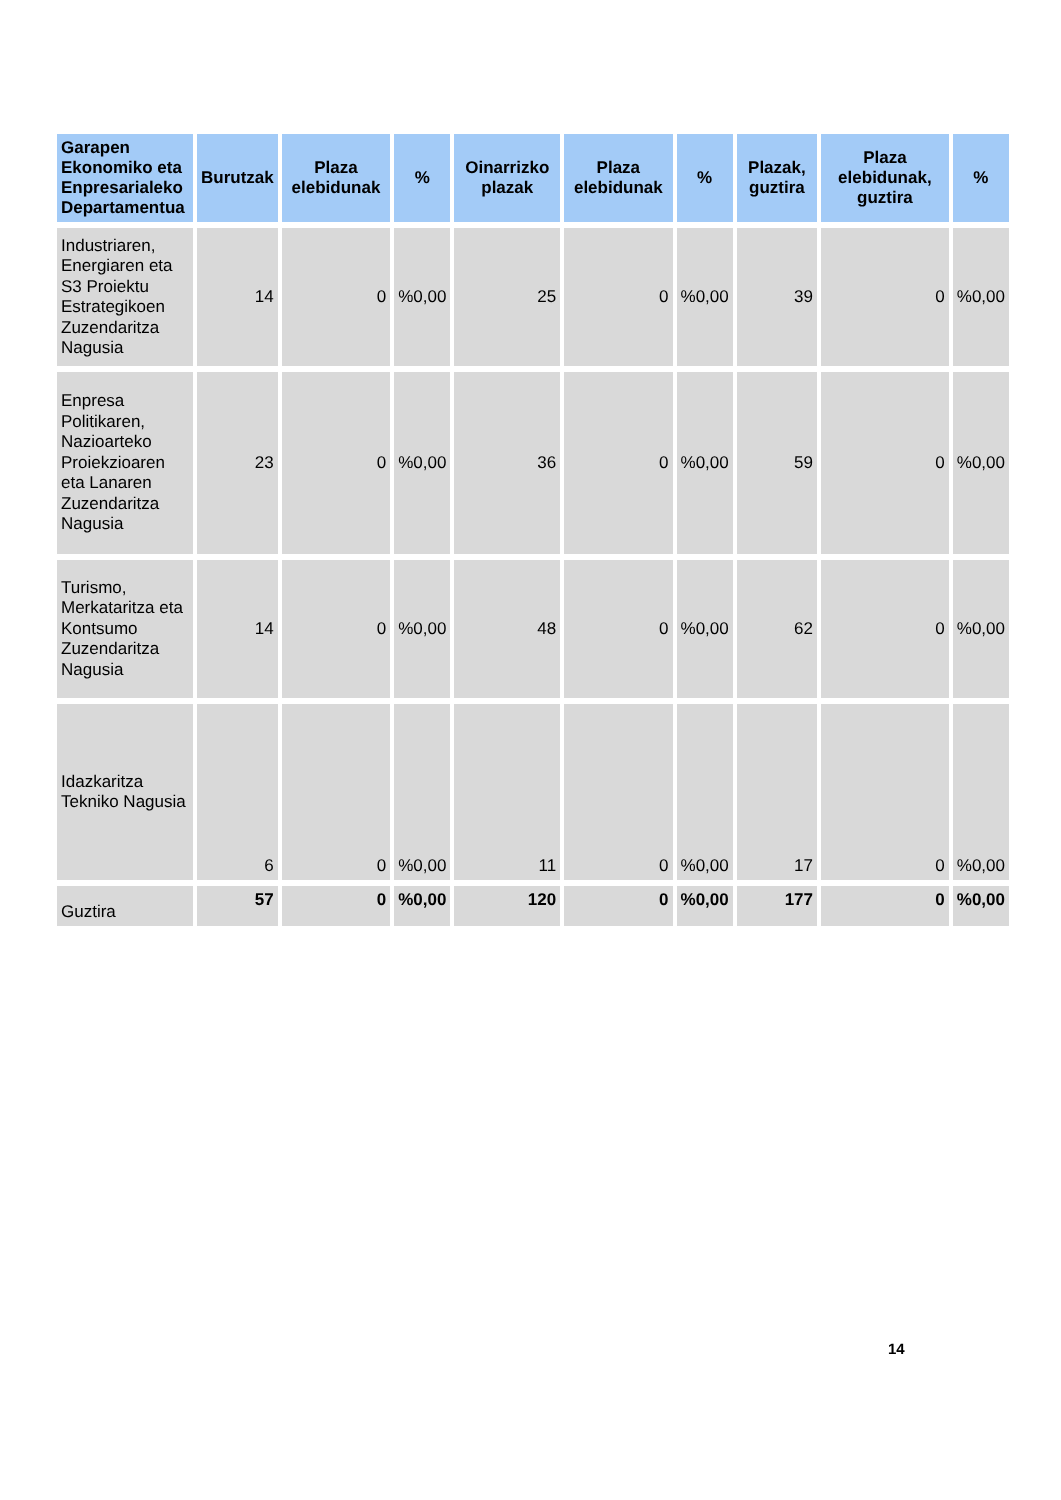| Garapen Ekonomiko eta Enpresarialeko Departamentua | Burutzak | Plaza elebidunak | % | Oinarrizko plazak | Plaza elebidunak | % | Plazak, guztira | Plaza elebidunak, guztira | % |
| --- | --- | --- | --- | --- | --- | --- | --- | --- | --- |
| Industriaren, Energiaren eta S3 Proiektu Estrategikoen Zuzendaritza Nagusia | 14 | 0 | %0,00 | 25 | 0 | %0,00 | 39 | 0 | %0,00 |
| Enpresa Politikaren, Nazioarteko Proiekzioaren eta Lanaren Zuzendaritza Nagusia | 23 | 0 | %0,00 | 36 | 0 | %0,00 | 59 | 0 | %0,00 |
| Turismo, Merkataritza eta Kontsumo Zuzendaritza Nagusia | 14 | 0 | %0,00 | 48 | 0 | %0,00 | 62 | 0 | %0,00 |
| Idazkaritza Tekniko Nagusia | 6 | 0 | %0,00 | 11 | 0 | %0,00 | 17 | 0 | %0,00 |
| Guztira | 57 | 0 | %0,00 | 120 | 0 | %0,00 | 177 | 0 | %0,00 |
14